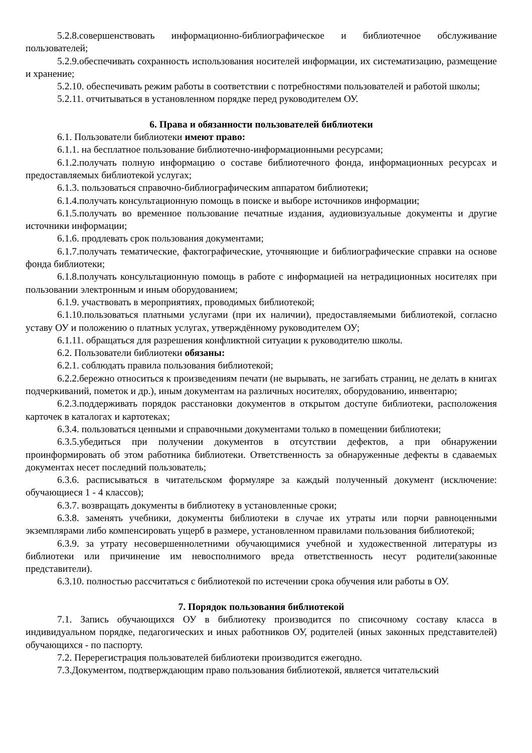5.2.8.совершенствовать информационно-библиографическое и библиотечное обслуживание пользователей;
5.2.9.обеспечивать сохранность использования носителей информации, их систематизацию, размещение и хранение;
5.2.10. обеспечивать режим работы в соответствии с потребностями пользователей и работой школы;
5.2.11. отчитываться в установленном порядке перед руководителем ОУ.
6. Права и обязанности пользователей библиотеки
6.1. Пользователи библиотеки имеют право:
6.1.1. на бесплатное пользование библиотечно-информационными ресурсами;
6.1.2.получать полную информацию о составе библиотечного фонда, информационных ресурсах и предоставляемых библиотекой услугах;
6.1.3. пользоваться справочно-библиографическим аппаратом библиотеки;
6.1.4.получать консультационную помощь в поиске и выборе источников информации;
6.1.5.получать во временное пользование печатные издания, аудиовизуальные документы и другие источники информации;
6.1.6. продлевать срок пользования документами;
6.1.7.получать тематические, фактографические, уточняющие и библиографические справки на основе фонда библиотеки;
6.1.8.получать консультационную помощь в работе с информацией на нетрадиционных носителях при пользовании электронным и иным оборудованием;
6.1.9. участвовать в мероприятиях, проводимых библиотекой;
6.1.10.пользоваться платными услугами (при их наличии), предоставляемыми библиотекой, согласно уставу ОУ и положению о платных услугах, утверждённому руководителем ОУ;
6.1.11. обращаться для разрешения конфликтной ситуации к руководителю школы.
6.2. Пользователи библиотеки обязаны:
6.2.1. соблюдать правила пользования библиотекой;
6.2.2.бережно относиться к произведениям печати (не вырывать, не загибать страниц, не делать в книгах подчеркиваний, пометок и др.), иным документам на различных носителях, оборудованию, инвентарю;
6.2.3.поддерживать порядок расстановки документов в открытом доступе библиотеки, расположения карточек в каталогах и картотеках;
6.3.4. пользоваться ценными и справочными документами только в помещении библиотеки;
6.3.5.убедиться при получении документов в отсутствии дефектов, а при обнаружении проинформировать об этом работника библиотеки. Ответственность за обнаруженные дефекты в сдаваемых документах несет последний пользователь;
6.3.6. расписываться в читательском формуляре за каждый полученный документ (исключение: обучающиеся 1 - 4 классов);
6.3.7. возвращать документы в библиотеку в установленные сроки;
6.3.8. заменять учебники, документы библиотеки в случае их утраты или порчи равноценными экземплярами либо компенсировать ущерб в размере, установленном правилами пользования библиотекой;
6.3.9. за утрату несовершеннолетними обучающимися учебной и художественной литературы из библиотеки или причинение им невосполнимого вреда ответственность несут родители(законные представители).
6.3.10. полностью рассчитаться с библиотекой по истечении срока обучения или работы в ОУ.
7. Порядок пользования библиотекой
7.1. Запись обучающихся ОУ в библиотеку производится по списочному составу класса в индивидуальном порядке, педагогических и иных работников ОУ, родителей (иных законных представителей) обучающихся - по паспорту.
7.2. Перерегистрация пользователей библиотеки производится ежегодно.
7.3.Документом, подтверждающим право пользования библиотекой, является читательский